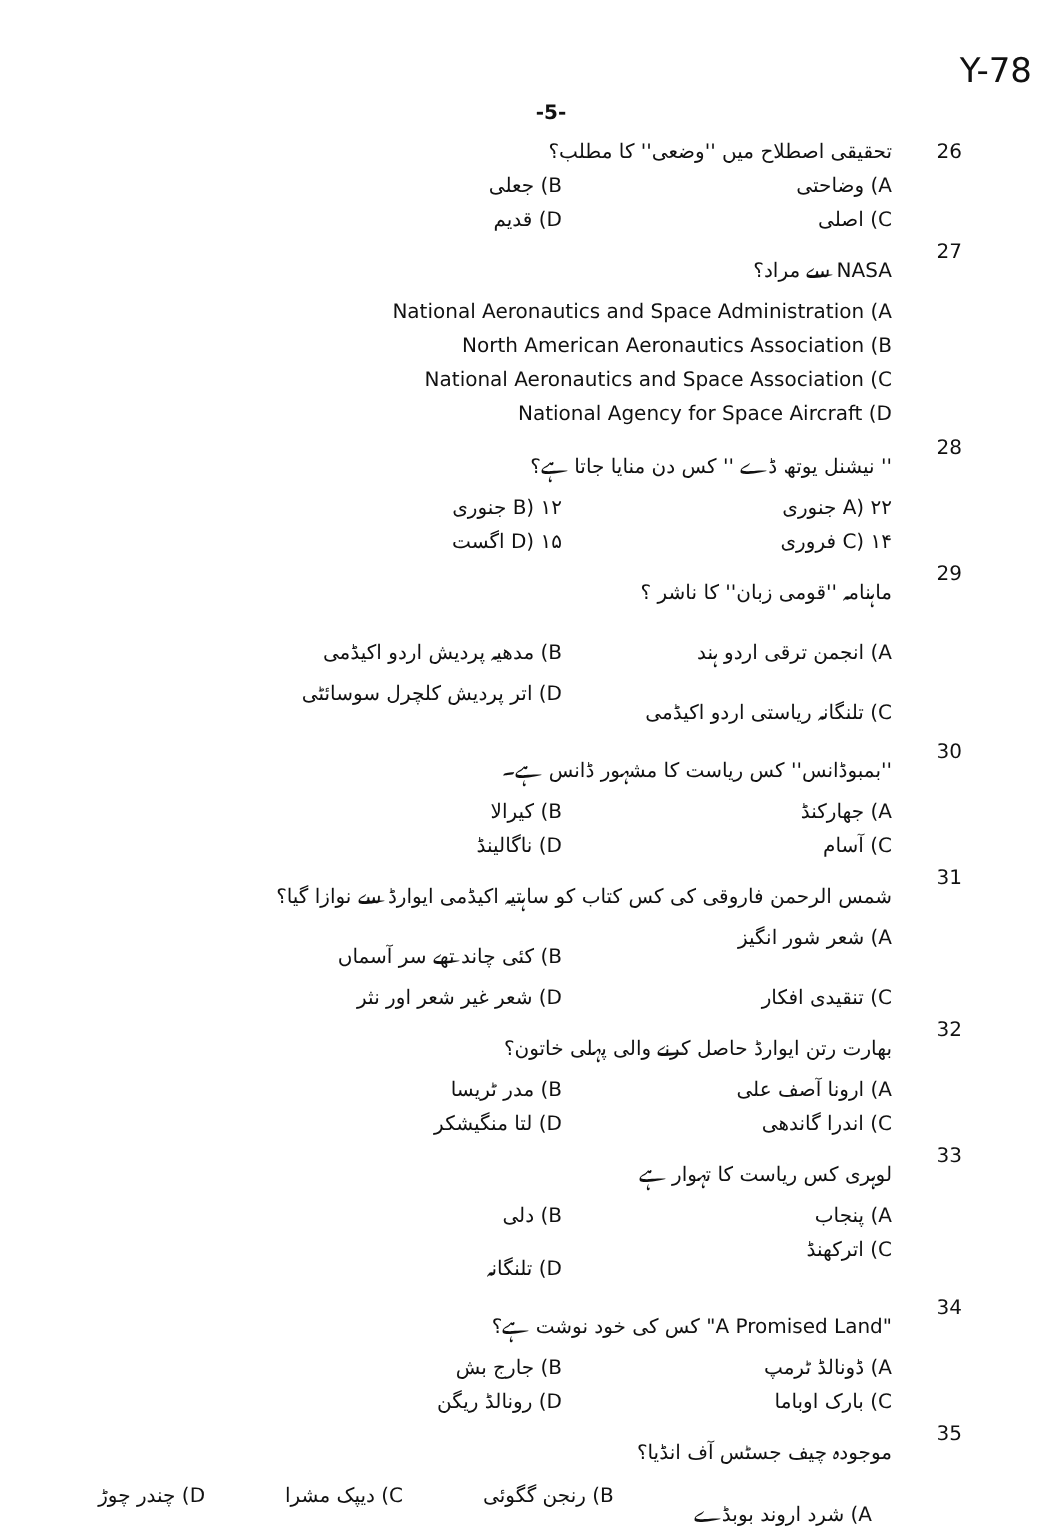Y-78
-5-
26 تحقیقی اصطلاح میں ''وضعی'' کا مطلب؟
A) وضاحتی B) جعلی C) اصلی D) قدیم
27 NASA سے مراد؟
National Aeronautics and Space Administration (A
North American Aeronautics Association (B
National Aeronautics and Space Association (C
National Agency for Space Aircraft (D
28 '' نیشنل یوتھ ڈے '' کس دن منایا جاتا ہے؟
A) ۲۲ جنوری B) ۱۲ جنوری C) ۱۴ فروری D) ۱۵ اگست
29 ماہنامہ ''قومی زبان'' کا ناشر ؟
A) انجمن ترقی اردو ہند B) مدھیہ پردیش اردو اکیڈمی C) تلنگانہ ریاستی اردو اکیڈمی D) اتر پردیش کلچرل سوسائٹی
30 ''بمبوڈانس'' کس ریاست کا مشہور ڈانس ہے۔
A) جھارکنڈ B) کیرالا C) آسام D) ناگالینڈ
31 شمس الرحمن فاروقی کی کس کتاب کو ساہتیہ اکیڈمی ایوارڈ سے نوازا گیا؟
A) شعر شور انگیز B) کئی چاند تھے سر آسماں C) تنقیدی افکار D) شعر غیر شعر اور نثر
32 بھارت رتن ایوارڈ حاصل کرنے والی پہلی خاتون؟
A) ارونا آصف علی B) مدر ٹریسا C) اندرا گاندھی D) لتا منگیشکر
33 لوہری کس ریاست کا تہوار ہے
A) پنجاب B) دلی C) اترکھنڈ D) تلنگانہ
34 "A Promised Land" کس کی خود نوشت ہے؟
A) ڈونالڈ ٹرمپ B) جارج بش C) بارک اوباما D) رونالڈ ریگن
35 موجودہ چیف جسٹس آف انڈیا؟
A) شرد اروند بوبڈے B) رنجن گگوئی C) دیپک مشرا D) چندر چوڑ